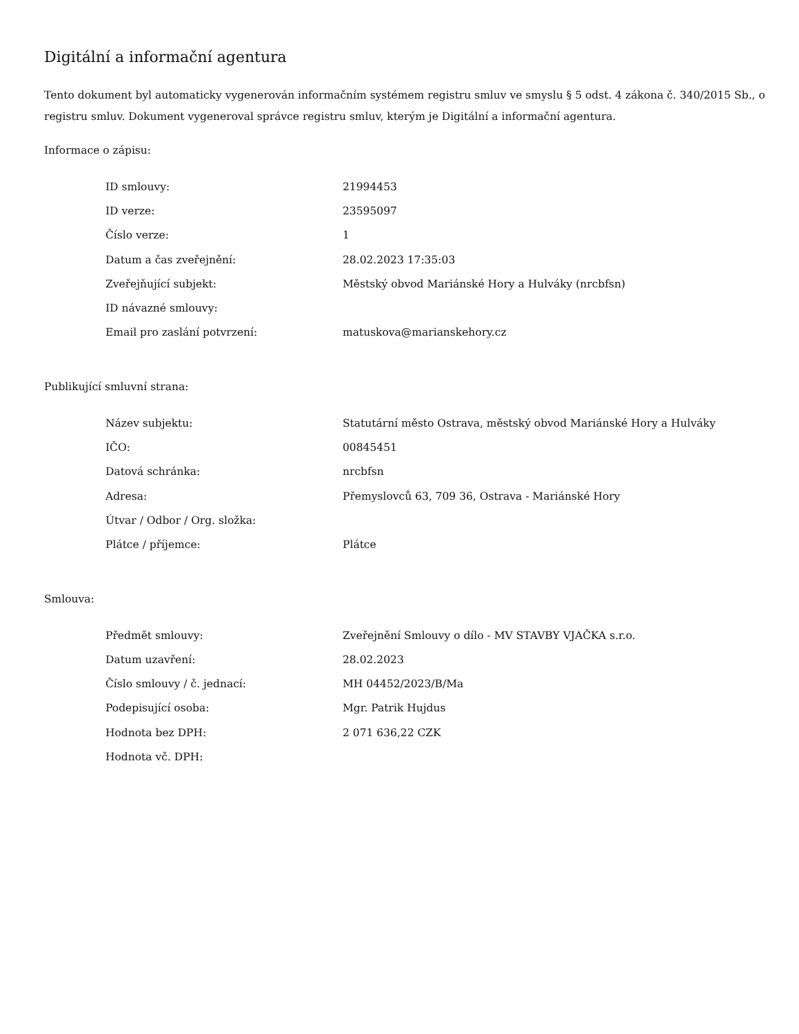Digitální a informační agentura
Tento dokument byl automaticky vygenerován informačním systémem registru smluv ve smyslu § 5 odst. 4 zákona č. 340/2015 Sb., o registru smluv. Dokument vygeneroval správce registru smluv, kterým je Digitální a informační agentura.
Informace o zápisu:
| ID smlouvy: | 21994453 |
| ID verze: | 23595097 |
| Číslo verze: | 1 |
| Datum a čas zveřejnění: | 28.02.2023 17:35:03 |
| Zveřejňující subjekt: | Městský obvod Mariánské Hory a Hulváky (nrcbfsn) |
| ID návazné smlouvy: | |
| Email pro zaslání potvrzení: | matuskova@marianskehory.cz |
Publikující smluvní strana:
| Název subjektu: | Statutární město Ostrava, městský obvod Mariánské Hory a Hulváky |
| IČO: | 00845451 |
| Datová schránka: | nrcbfsn |
| Adresa: | Přemyslovců 63, 709 36, Ostrava - Mariánské Hory |
| Útvar / Odbor / Org. složka: | |
| Plátce / příjemce: | Plátce |
Smlouva:
| Předmět smlouvy: | Zveřejnění Smlouvy o dílo - MV STAVBY VJAČKA s.r.o. |
| Datum uzavření: | 28.02.2023 |
| Číslo smlouvy / č. jednací: | MH 04452/2023/B/Ma |
| Podepisující osoba: | Mgr. Patrik Hujdus |
| Hodnota bez DPH: | 2 071 636,22 CZK |
| Hodnota vč. DPH: | |